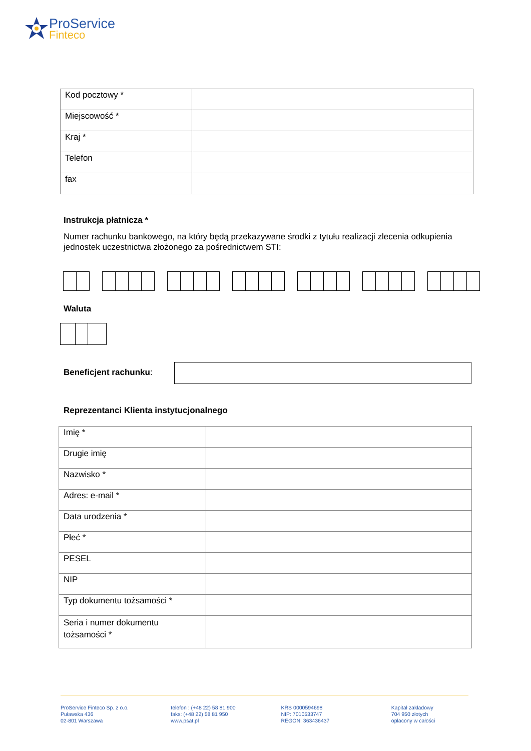ProService
Finteco
| Kod pocztowy * | |
| Miejscowość * | |
| Kraj * | |
| Telefon | |
| fax | |
Instrukcja płatnicza *
Numer rachunku bankowego, na który będą przekazywane środki z tytułu realizacji zlecenia odkupienia jednostek uczestnictwa złożonego za pośrednictwem STI:
Waluta
Beneficjent rachunku:
Reprezentanci Klienta instytucjonalnego
| Imię * | |
| Drugie imię | |
| Nazwisko * | |
| Adres: e-mail * | |
| Data urodzenia * | |
| Płeć * | |
| PESEL | |
| NIP | |
| Typ dokumentu tożsamości * | |
| Seria i numer dokumentu tożsamości * | |
ProService Finteco Sp. z o.o.
Puławska 436
02-801 Warszawa
telefon : (+48 22) 58 81 900
faks: (+48 22) 58 81 950
www.psat.pl
KRS 0000594698
NIP: 7010533747
REGON: 363436437
Kapitał zakładowy
704 950 złotych
opłacony w całości